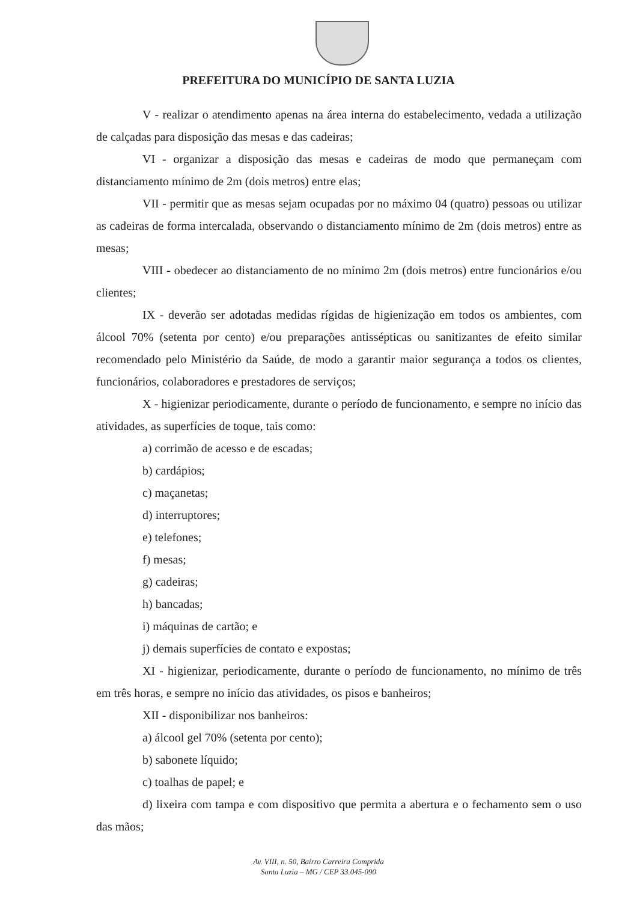PREFEITURA DO MUNICÍPIO DE SANTA LUZIA
V - realizar o atendimento apenas na área interna do estabelecimento, vedada a utilização de calçadas para disposição das mesas e das cadeiras;
VI - organizar a disposição das mesas e cadeiras de modo que permaneçam com distanciamento mínimo de 2m (dois metros) entre elas;
VII - permitir que as mesas sejam ocupadas por no máximo 04 (quatro) pessoas ou utilizar as cadeiras de forma intercalada, observando o distanciamento mínimo de 2m (dois metros) entre as mesas;
VIII - obedecer ao distanciamento de no mínimo 2m (dois metros) entre funcionários e/ou clientes;
IX - deverão ser adotadas medidas rígidas de higienização em todos os ambientes, com álcool 70% (setenta por cento) e/ou preparações antissépticas ou sanitizantes de efeito similar recomendado pelo Ministério da Saúde, de modo a garantir maior segurança a todos os clientes, funcionários, colaboradores e prestadores de serviços;
X - higienizar periodicamente, durante o período de funcionamento, e sempre no início das atividades, as superfícies de toque, tais como:
a) corrimão de acesso e de escadas;
b) cardápios;
c) maçanetas;
d) interruptores;
e) telefones;
f) mesas;
g) cadeiras;
h) bancadas;
i) máquinas de cartão; e
j) demais superfícies de contato e expostas;
XI - higienizar, periodicamente, durante o período de funcionamento, no mínimo de três em três horas, e sempre no início das atividades, os pisos e banheiros;
XII - disponibilizar nos banheiros:
a) álcool gel 70% (setenta por cento);
b) sabonete líquido;
c) toalhas de papel; e
d) lixeira com tampa e com dispositivo que permita a abertura e o fechamento sem o uso das mãos;
Av. VIII, n. 50, Bairro Carreira Comprida
Santa Luzia – MG / CEP 33.045-090